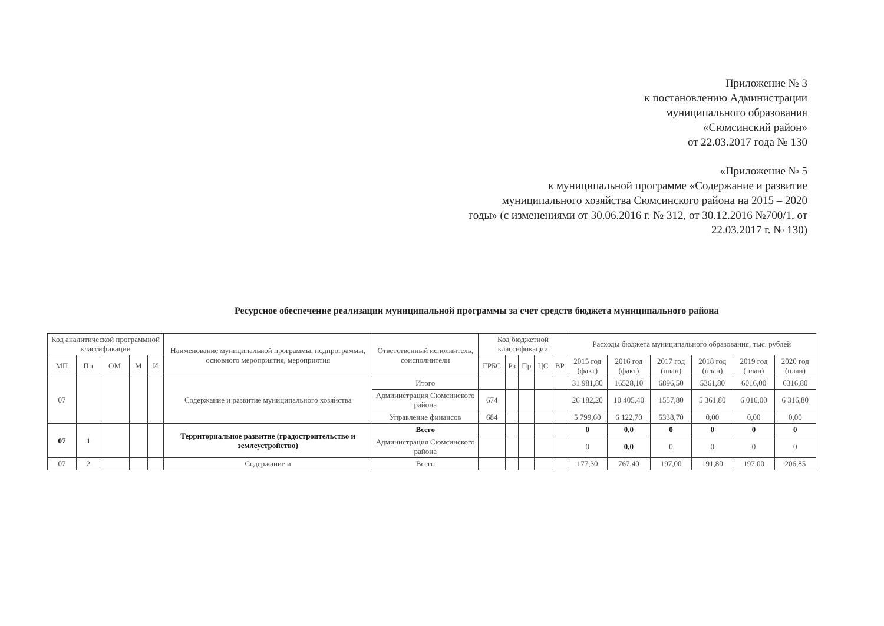Приложение № 3
к постановлению Администрации
муниципального образования
«Сюмсинский район»
от 22.03.2017 года № 130
«Приложение № 5
к муниципальной программе «Содержание и развитие
муниципального хозяйства Сюмсинского района на 2015 – 2020
годы» (с изменениями от 30.06.2016 г. № 312, от 30.12.2016 №700/1, от
22.03.2017 г. № 130)
Ресурсное обеспечение реализации муниципальной программы за счет средств бюджета муниципального района
| Код аналитической программной классификации | | | | | Наименование муниципальной программы, подпрограммы, основного мероприятия, мероприятия | Ответственный исполнитель, соисполнители | Код бюджетной классификации | | | | | Расходы бюджета муниципального образования, тыс. рублей | | | | | |
| --- | --- | --- | --- | --- | --- | --- | --- | --- | --- | --- | --- | --- | --- | --- | --- | --- | --- |
| МП | Пп | ОМ | М | И | | | ГРБС | Рз | Пр | ЦС | ВР | 2015 год (факт) | 2016 год (факт) | 2017 год (план) | 2018 год (план) | 2019 год (план) | 2020 год (план) |
| 07 | | | | | Содержание и развитие муниципального хозяйства | Итого | | | | | | 31 981,80 | 16528,10 | 6896,50 | 5361,80 | 6016,00 | 6316,80 |
| | | | | | | Администрация Сюмсинского района | 674 | | | | | 26 182,20 | 10 405,40 | 1557,80 | 5 361,80 | 6 016,00 | 6 316,80 |
| | | | | | | Управление финансов | 684 | | | | | 5 799,60 | 6 122,70 | 5338,70 | 0,00 | 0,00 | 0,00 |
| 07 | 1 | | | | Территориальное развитие (градостроительство и землеустройство) | Всего | | | | | | 0 | 0,0 | 0 | 0 | 0 | 0 |
| | | | | | | Администрация Сюмсинского района | | | | | | 0 | 0,0 | 0 | 0 | 0 | 0 |
| 07 | 2 | | | | Содержание и | Всего | | | | | | 177,30 | 767,40 | 197,00 | 191,80 | 197,00 | 206,85 |